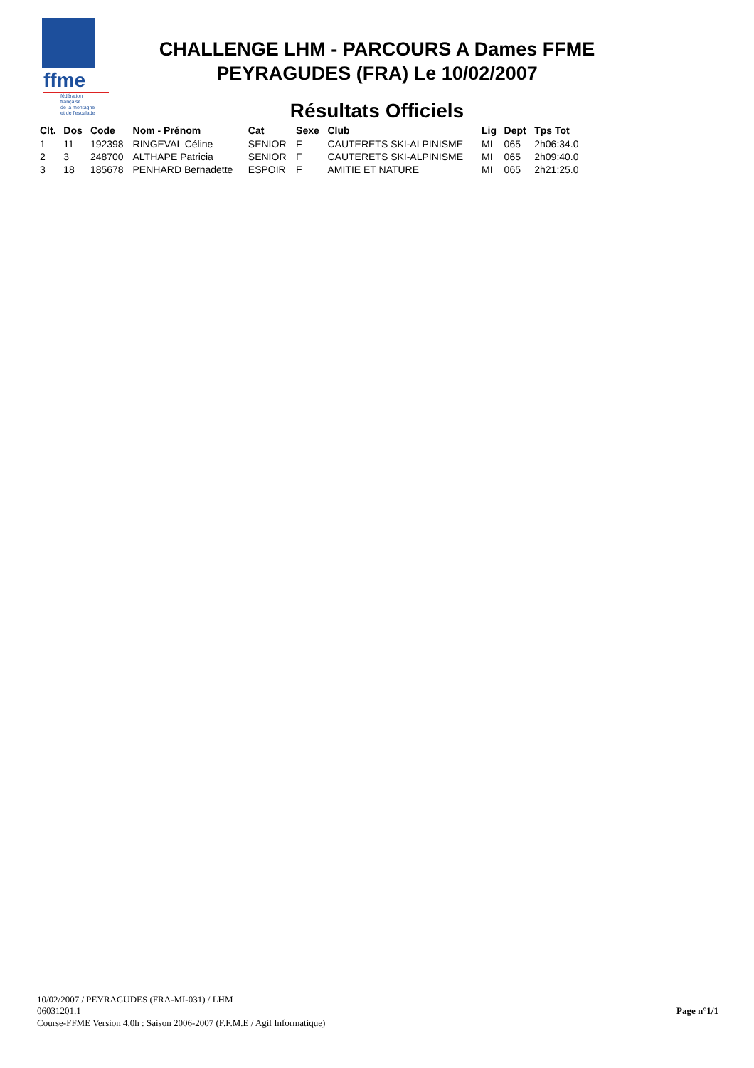ffme
fédération
française
de la montagne
et de l'escalade
CHALLENGE LHM - PARCOURS A Dames FFME
PEYRAGUDES (FRA) Le 10/02/2007
Résultats Officiels
| Clt. | Dos | Code | Nom - Prénom | Cat | Sexe | Club | Lig | Dept | Tps Tot | |
| --- | --- | --- | --- | --- | --- | --- | --- | --- | --- | --- |
| 1 | 11 | 192398 | RINGEVAL Céline | SENIOR | F | CAUTERETS SKI-ALPINISME | MI | 065 | 2h06:34.0 | |
| 2 | 3 | 248700 | ALTHAPE Patricia | SENIOR | F | CAUTERETS SKI-ALPINISME | MI | 065 | 2h09:40.0 | |
| 3 | 18 | 185678 | PENHARD Bernadette | ESPOIR | F | AMITIE ET NATURE | MI | 065 | 2h21:25.0 | |
10/02/2007 / PEYRAGUDES (FRA-MI-031) / LHM
06031201.1 Page n°1/1
Course-FFME Version 4.0h : Saison 2006-2007 (F.F.M.E / Agil Informatique)